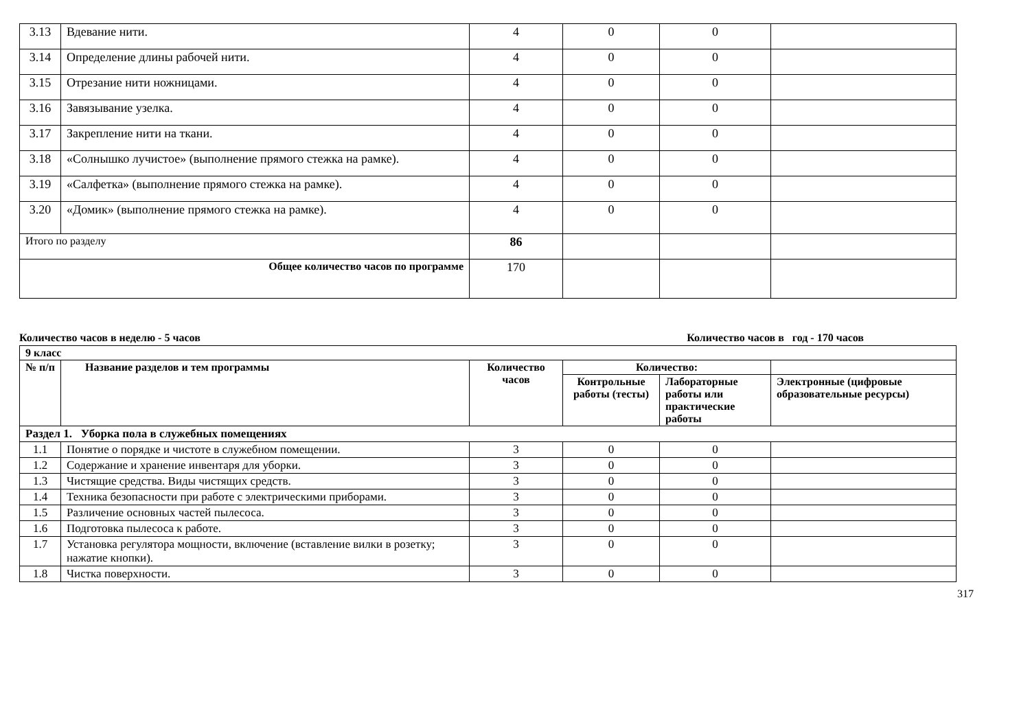| 3.13 | Вдевание нити. | 4 | 0 | 0 | |
| 3.14 | Определение длины рабочей нити. | 4 | 0 | 0 | |
| 3.15 | Отрезание нити ножницами. | 4 | 0 | 0 | |
| 3.16 | Завязывание узелка. | 4 | 0 | 0 | |
| 3.17 | Закрепление нити на ткани. | 4 | 0 | 0 | |
| 3.18 | «Солнышко лучистое» (выполнение прямого стежка на рамке). | 4 | 0 | 0 | |
| 3.19 | «Салфетка» (выполнение прямого стежка на рамке). | 4 | 0 | 0 | |
| 3.20 | «Домик» (выполнение прямого стежка на рамке). | 4 | 0 | 0 | |
| Итого по разделу | | 86 | | | |
| Общее количество часов по программе | | 170 | | | |
Количество часов в неделю - 5 часов Количество часов в год - 170 часов
| 9 класс | | | | | |
| --- | --- | --- | --- | --- | --- |
| № п/п | Название разделов и тем программы | Количество часов | Количество: | | |
| | | | Контрольные работы (тесты) | Лабораторные работы или практические работы | Электронные (цифровые образовательные ресурсы) |
| Раздел 1. Уборка пола в служебных помещениях | | | | | |
| 1.1 | Понятие о порядке и чистоте в служебном помещении. | 3 | 0 | 0 | |
| 1.2 | Содержание и хранение инвентаря для уборки. | 3 | 0 | 0 | |
| 1.3 | Чистящие средства. Виды чистящих средств. | 3 | 0 | 0 | |
| 1.4 | Техника безопасности при работе с электрическими приборами. | 3 | 0 | 0 | |
| 1.5 | Различение основных частей пылесоса. | 3 | 0 | 0 | |
| 1.6 | Подготовка пылесоса к работе. | 3 | 0 | 0 | |
| 1.7 | Установка регулятора мощности, включение (вставление вилки в розетку; нажатие кнопки). | 3 | 0 | 0 | |
| 1.8 | Чистка поверхности. | 3 | 0 | 0 | |
317